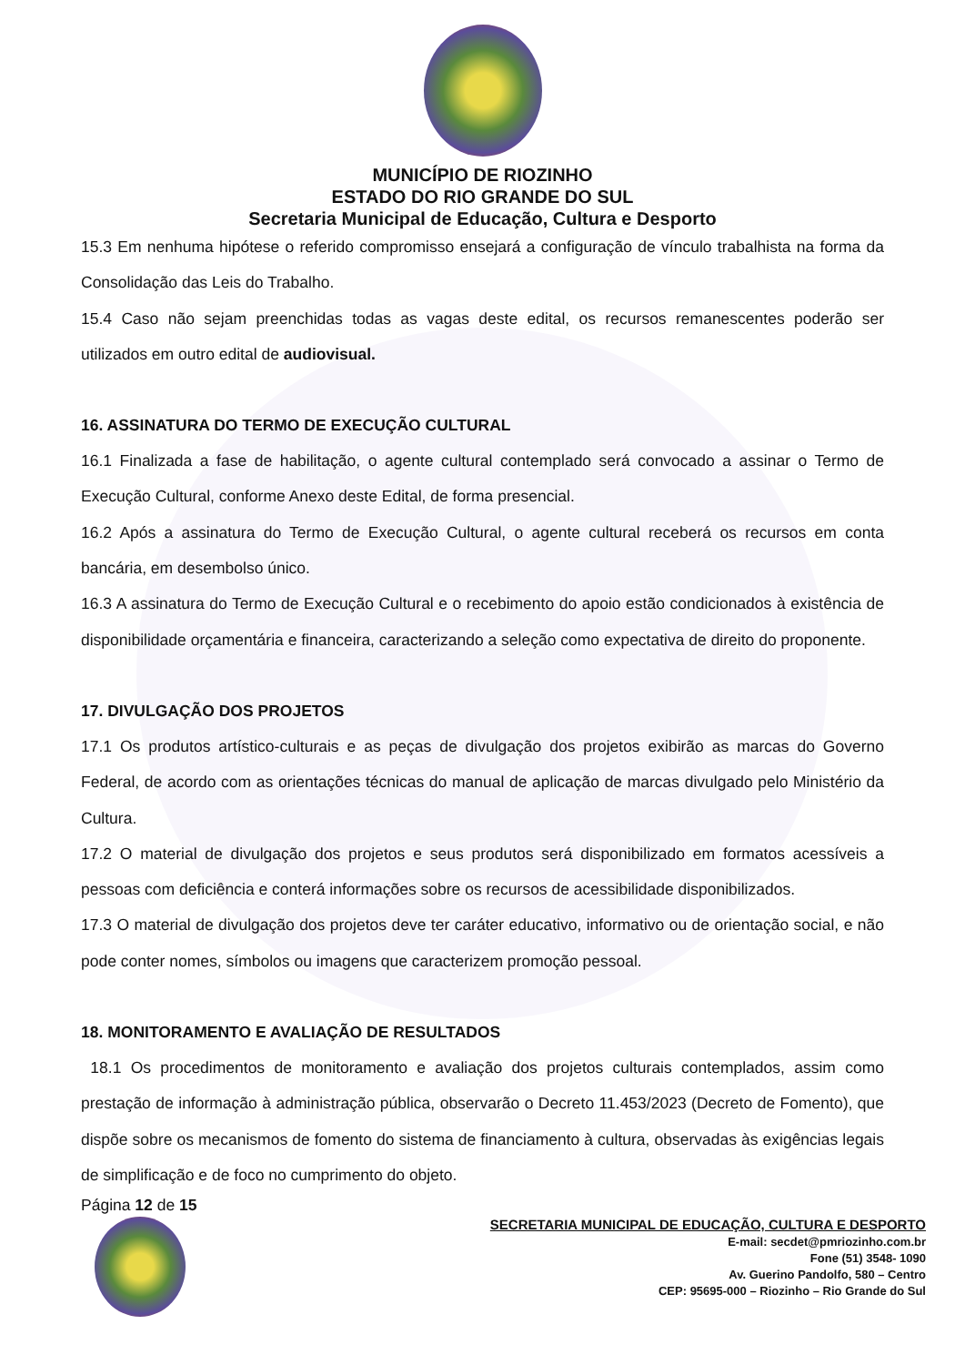MUNICÍPIO DE RIOZINHO
ESTADO DO RIO GRANDE DO SUL
Secretaria Municipal de Educação, Cultura e Desporto
15.3 Em nenhuma hipótese o referido compromisso ensejará a configuração de vínculo trabalhista na forma da Consolidação das Leis do Trabalho.
15.4 Caso não sejam preenchidas todas as vagas deste edital, os recursos remanescentes poderão ser utilizados em outro edital de audiovisual.
16. ASSINATURA DO TERMO DE EXECUÇÃO CULTURAL
16.1 Finalizada a fase de habilitação, o agente cultural contemplado será convocado a assinar o Termo de Execução Cultural, conforme Anexo deste Edital, de forma presencial.
16.2 Após a assinatura do Termo de Execução Cultural, o agente cultural receberá os recursos em conta bancária, em desembolso único.
16.3 A assinatura do Termo de Execução Cultural e o recebimento do apoio estão condicionados à existência de disponibilidade orçamentária e financeira, caracterizando a seleção como expectativa de direito do proponente.
17. DIVULGAÇÃO DOS PROJETOS
17.1 Os produtos artístico-culturais e as peças de divulgação dos projetos exibirão as marcas do Governo Federal, de acordo com as orientações técnicas do manual de aplicação de marcas divulgado pelo Ministério da Cultura.
17.2 O material de divulgação dos projetos e seus produtos será disponibilizado em formatos acessíveis a pessoas com deficiência e conterá informações sobre os recursos de acessibilidade disponibilizados.
17.3 O material de divulgação dos projetos deve ter caráter educativo, informativo ou de orientação social, e não pode conter nomes, símbolos ou imagens que caracterizem promoção pessoal.
18. MONITORAMENTO E AVALIAÇÃO DE RESULTADOS
18.1 Os procedimentos de monitoramento e avaliação dos projetos culturais contemplados, assim como prestação de informação à administração pública, observarão o Decreto 11.453/2023 (Decreto de Fomento), que dispõe sobre os mecanismos de fomento do sistema de financiamento à cultura, observadas às exigências legais de simplificação e de foco no cumprimento do objeto.
Página 12 de 15
SECRETARIA MUNICIPAL DE EDUCAÇÃO, CULTURA E DESPORTO
E-mail: secdet@pmriozinho.com.br
Fone (51) 3548- 1090
Av. Guerino Pandolfo, 580 – Centro
CEP: 95695-000 – Riozinho – Rio Grande do Sul